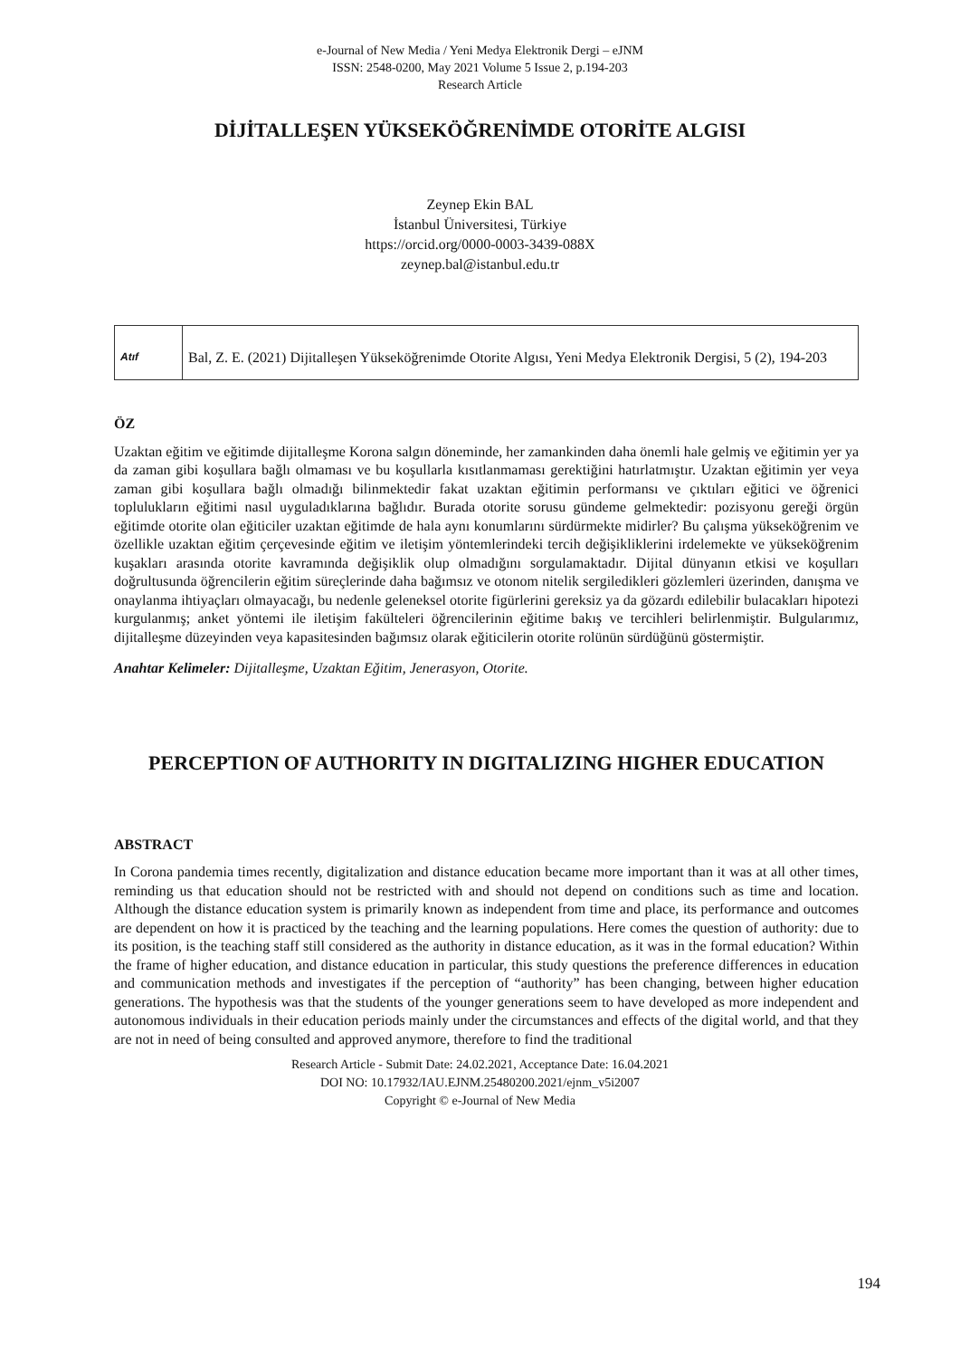e-Journal of New Media / Yeni Medya Elektronik Dergi – eJNM
ISSN: 2548-0200, May 2021 Volume 5 Issue 2, p.194-203
Research Article
DİJİTALLEŞEN YÜKSEKÖĞRENİMDE OTORİTE ALGISI
Zeynep Ekin BAL
İstanbul Üniversitesi, Türkiye
https://orcid.org/0000-0003-3439-088X
zeynep.bal@istanbul.edu.tr
| Atıf | Bal, Z. E. (2021) Dijitalleşen Yükseköğrenimde Otorite Algısı, Yeni Medya Elektronik Dergisi, 5 (2), 194-203 |
ÖZ
Uzaktan eğitim ve eğitimde dijitalleşme Korona salgın döneminde, her zamankinden daha önemli hale gelmiş ve eğitimin yer ya da zaman gibi koşullara bağlı olmaması ve bu koşullarla kısıtlanmaması gerektiğini hatırlatmıştır. Uzaktan eğitimin yer veya zaman gibi koşullara bağlı olmadığı bilinmektedir fakat uzaktan eğitimin performansı ve çıktıları eğitici ve öğrenici toplulukların eğitimi nasıl uyguladıklarına bağlıdır. Burada otorite sorusu gündeme gelmektedir: pozisyonu gereği örgün eğitimde otorite olan eğiticiler uzaktan eğitimde de hala aynı konumlarını sürdürmekte midirler? Bu çalışma yükseköğrenim ve özellikle uzaktan eğitim çerçevesinde eğitim ve iletişim yöntemlerindeki tercih değişikliklerini irdelemekte ve yükseköğrenim kuşakları arasında otorite kavramında değişiklik olup olmadığını sorgulamaktadır. Dijital dünyanın etkisi ve koşulları doğrultusunda öğrencilerin eğitim süreçlerinde daha bağımsız ve otonom nitelik sergiledikleri gözlemleri üzerinden, danışma ve onaylanma ihtiyaçları olmayacağı, bu nedenle geleneksel otorite figürlerini gereksiz ya da gözardı edilebilir bulacakları hipotezi kurgulanmış; anket yöntemi ile iletişim fakülteleri öğrencilerinin eğitime bakış ve tercihleri belirlenmiştir. Bulgularımız, dijitalleşme düzeyinden veya kapasitesinden bağımsız olarak eğiticilerin otorite rolünün sürdüğünü göstermiştir.
Anahtar Kelimeler: Dijitalleşme, Uzaktan Eğitim, Jenerasyon, Otorite.
PERCEPTION OF AUTHORITY IN DIGITALIZING HIGHER EDUCATION
ABSTRACT
In Corona pandemia times recently, digitalization and distance education became more important than it was at all other times, reminding us that education should not be restricted with and should not depend on conditions such as time and location. Although the distance education system is primarily known as independent from time and place, its performance and outcomes are dependent on how it is practiced by the teaching and the learning populations. Here comes the question of authority: due to its position, is the teaching staff still considered as the authority in distance education, as it was in the formal education? Within the frame of higher education, and distance education in particular, this study questions the preference differences in education and communication methods and investigates if the perception of “authority” has been changing, between higher education generations. The hypothesis was that the students of the younger generations seem to have developed as more independent and autonomous individuals in their education periods mainly under the circumstances and effects of the digital world, and that they are not in need of being consulted and approved anymore, therefore to find the traditional
Research Article - Submit Date: 24.02.2021, Acceptance Date: 16.04.2021
DOI NO: 10.17932/IAU.EJNM.25480200.2021/ejnm_v5i2007
Copyright © e-Journal of New Media
194